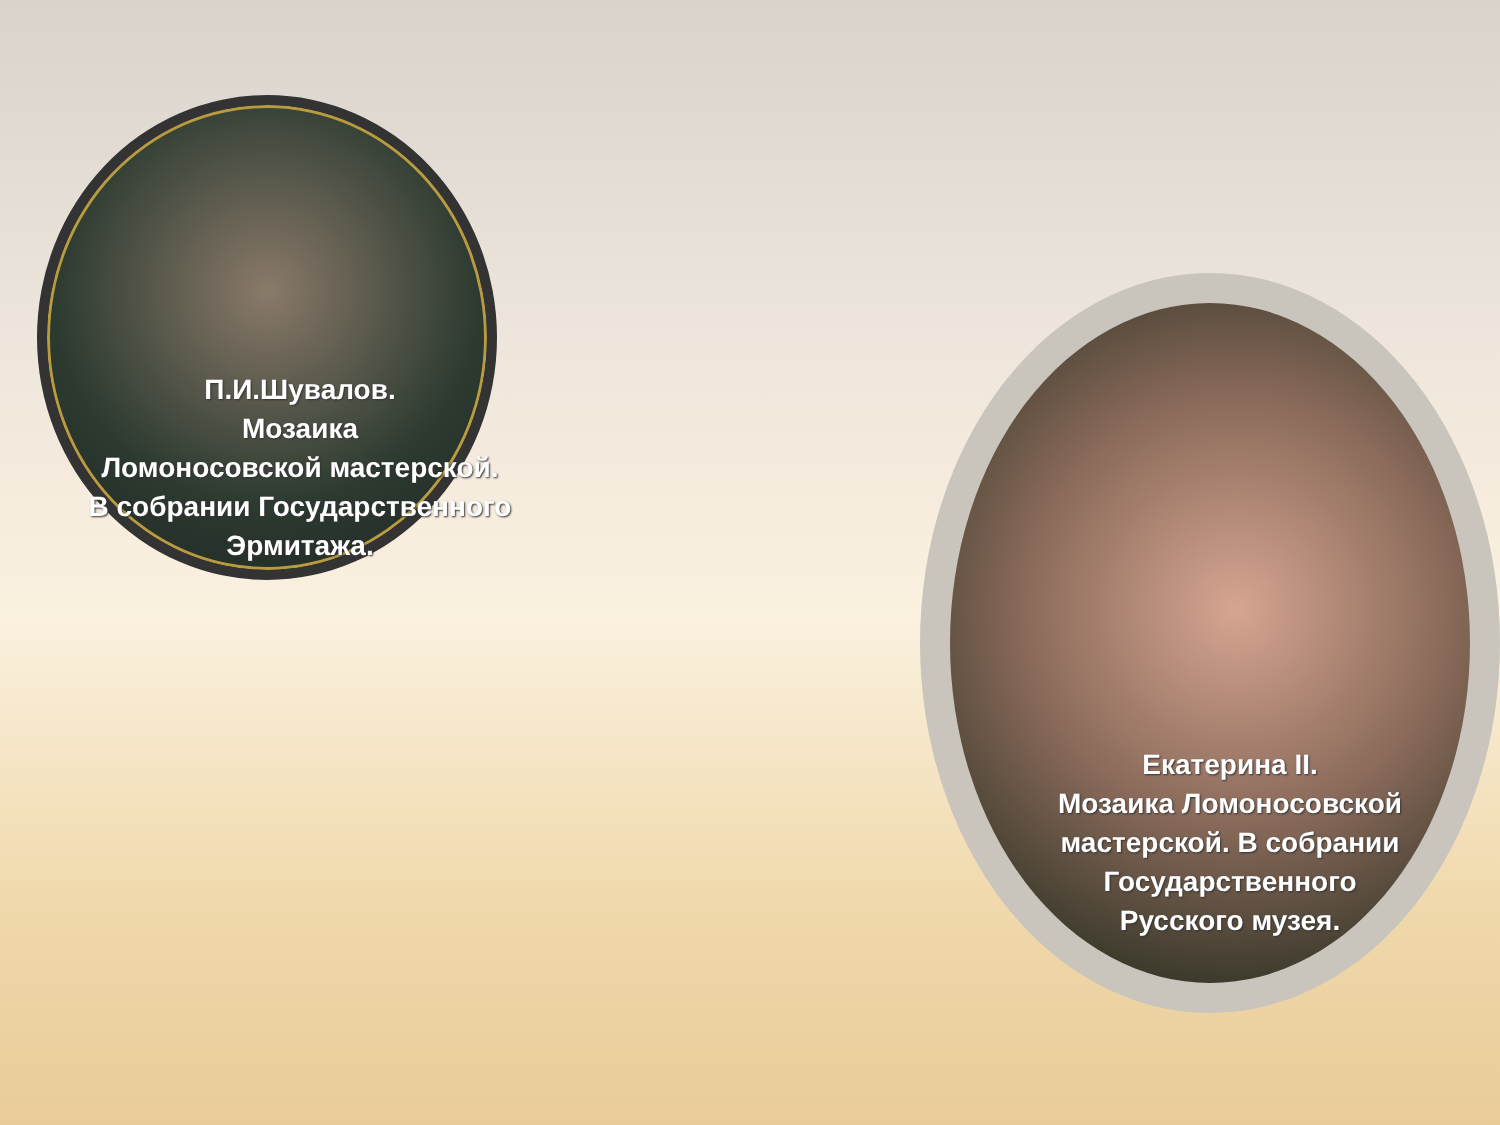П.И.Шувалов.
Мозаика
Ломоносовской мастерской.
В собрании Государственного
Эрмитажа.
Екатерина II.
Мозаика Ломоносовской
мастерской. В собрании
Государственного
Русского музея.